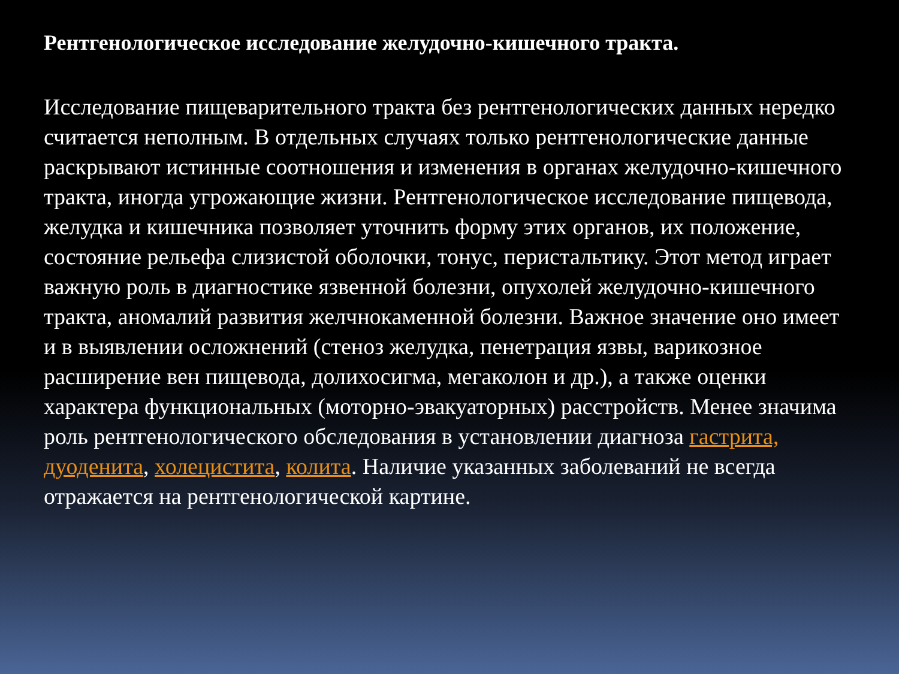Рентгенологическое исследование желудочно-кишечного тракта.
Исследование пищеварительного тракта без рентгенологических данных нередко считается неполным. В отдельных случаях только рентгенологические данные раскрывают истинные соотношения и изменения в органах желудочно-кишечного тракта, иногда угрожающие жизни. Рентгенологическое исследование пищевода, желудка и кишечника позволяет уточнить форму этих органов, их положение, состояние рельефа слизистой оболочки, тонус, перистальтику. Этот метод играет важную роль в диагностике язвенной болезни, опухолей желудочно-кишечного тракта, аномалий развития желчнокаменной болезни. Важное значение оно имеет и в выявлении осложнений (стеноз желудка, пенетрация язвы, варикозное расширение вен пищевода, долихосигма, мегаколон и др.), а также оценки характера функциональных (моторно-эвакуаторных) расстройств. Менее значима роль рентгенологического обследования в установлении диагноза гастрита, дуоденита, холецистита, колита. Наличие указанных заболеваний не всегда отражается на рентгенологической картине.